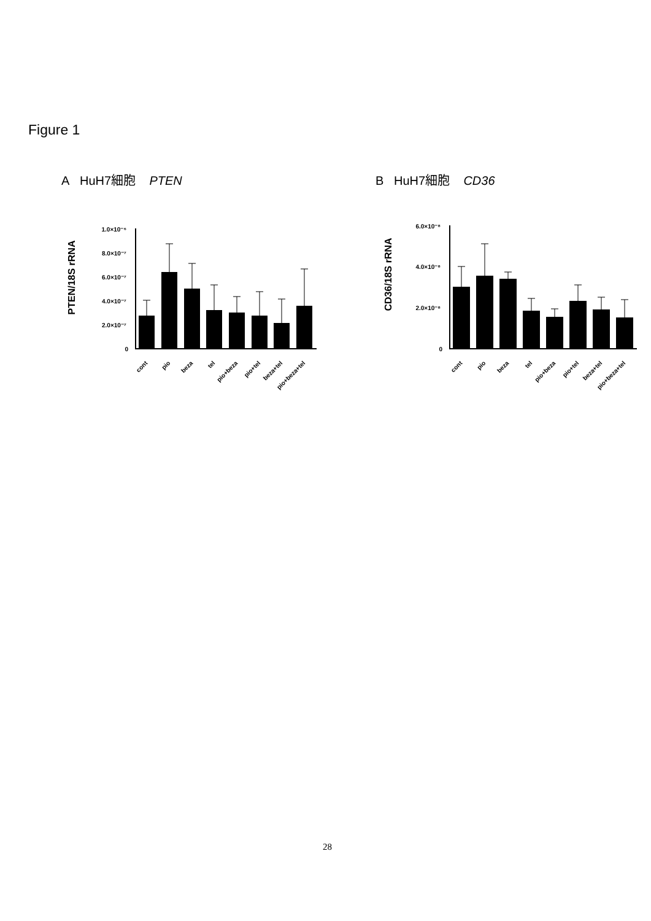Figure 1
A HuH7細胞 PTEN
PTEN/18S rRNA
1.0×10⁻⁶
8.0×10⁻⁷
6.0×10⁻⁷
4.0×10⁻⁷
2.0×10⁻⁷
0
cont
pio
beza
tel
pio+beza
pio+tel
beza+tel
pio+beza+tel
B HuH7細胞 CD36
CD36/18S rRNA
6.0×10⁻⁸
4.0×10⁻⁸
2.0×10⁻⁸
0
cont
pio
beza
tel
pio+beza
pio+tel
beza+tel
pio+beza+tel
28